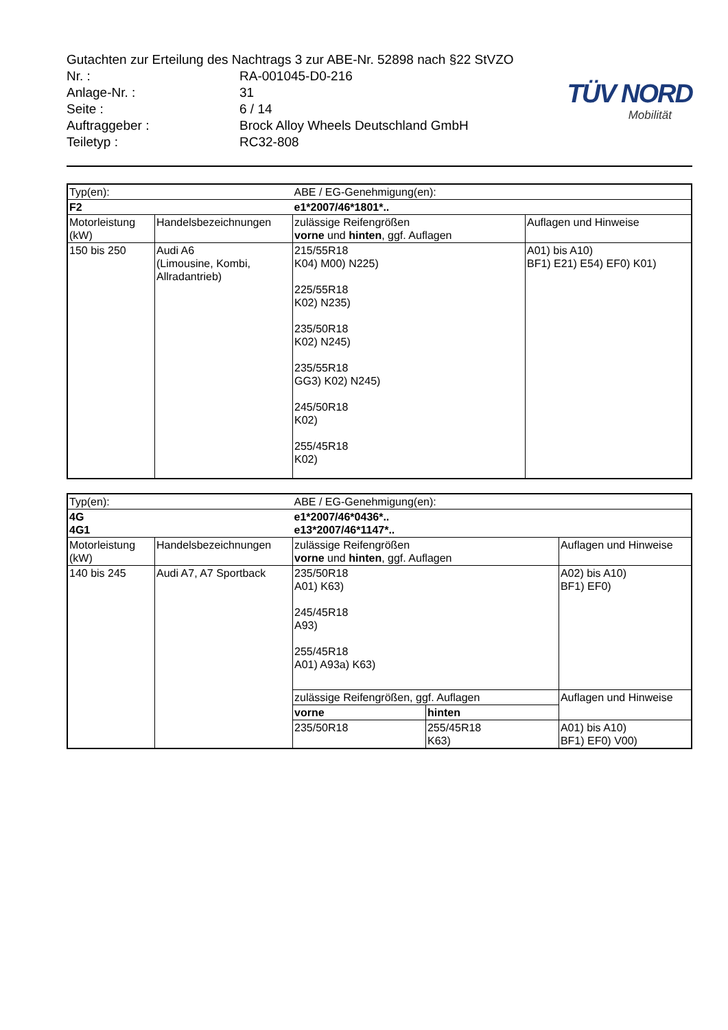Gutachten zur Erteilung des Nachtrags 3 zur ABE-Nr. 52898 nach §22 StVZO
Nr. : RA-001045-D0-216
Anlage-Nr. : 31
Seite : 6 / 14
Auftraggeber : Brock Alloy Wheels Deutschland GmbH
Teiletyp : RC32-808
TÜV NORD
Mobilität
| Typ(en): | | ABE / EG-Genehmigung(en): | |
| F2 | | e1*2007/46*1801*.. | |
| Motorleistung (kW) | Handelsbezeichnungen | zulässige Reifengrößen vorne und hinten , ggf. Auflagen | Auflagen und Hinweise |
| 150 bis 250 | Audi A6 (Limousine, Kombi, Allradantrieb) | 215/55R18 K04) M00) N225) 225/55R18 K02) N235) 235/50R18 K02) N245) 235/55R18 GG3) K02) N245) 245/50R18 K02) 255/45R18 K02) | A01) bis A10) BF1) E21) E54) EF0) K01) |
| Typ(en): | | ABE / EG-Genehmigung(en): | | |
| 4G 4G1 | | e1*2007/46*0436*.. e13*2007/46*1147*.. | | |
| Motorleistung (kW) | Handelsbezeichnungen | zulässige Reifengrößen vorne und hinten , ggf. Auflagen | | Auflagen und Hinweise |
| 140 bis 245 | Audi A7, A7 Sportback | 235/50R18 A01) K63) 245/45R18 A93) 255/45R18 A01) A93a) K63) | | A02) bis A10) BF1) EF0) |
| | | zulässige Reifengrößen, ggf. Auflagen | | Auflagen und Hinweise |
| | | vorne | hinten | |
| | | 235/50R18 | 255/45R18 K63) | A01) bis A10) BF1) EF0) V00) |